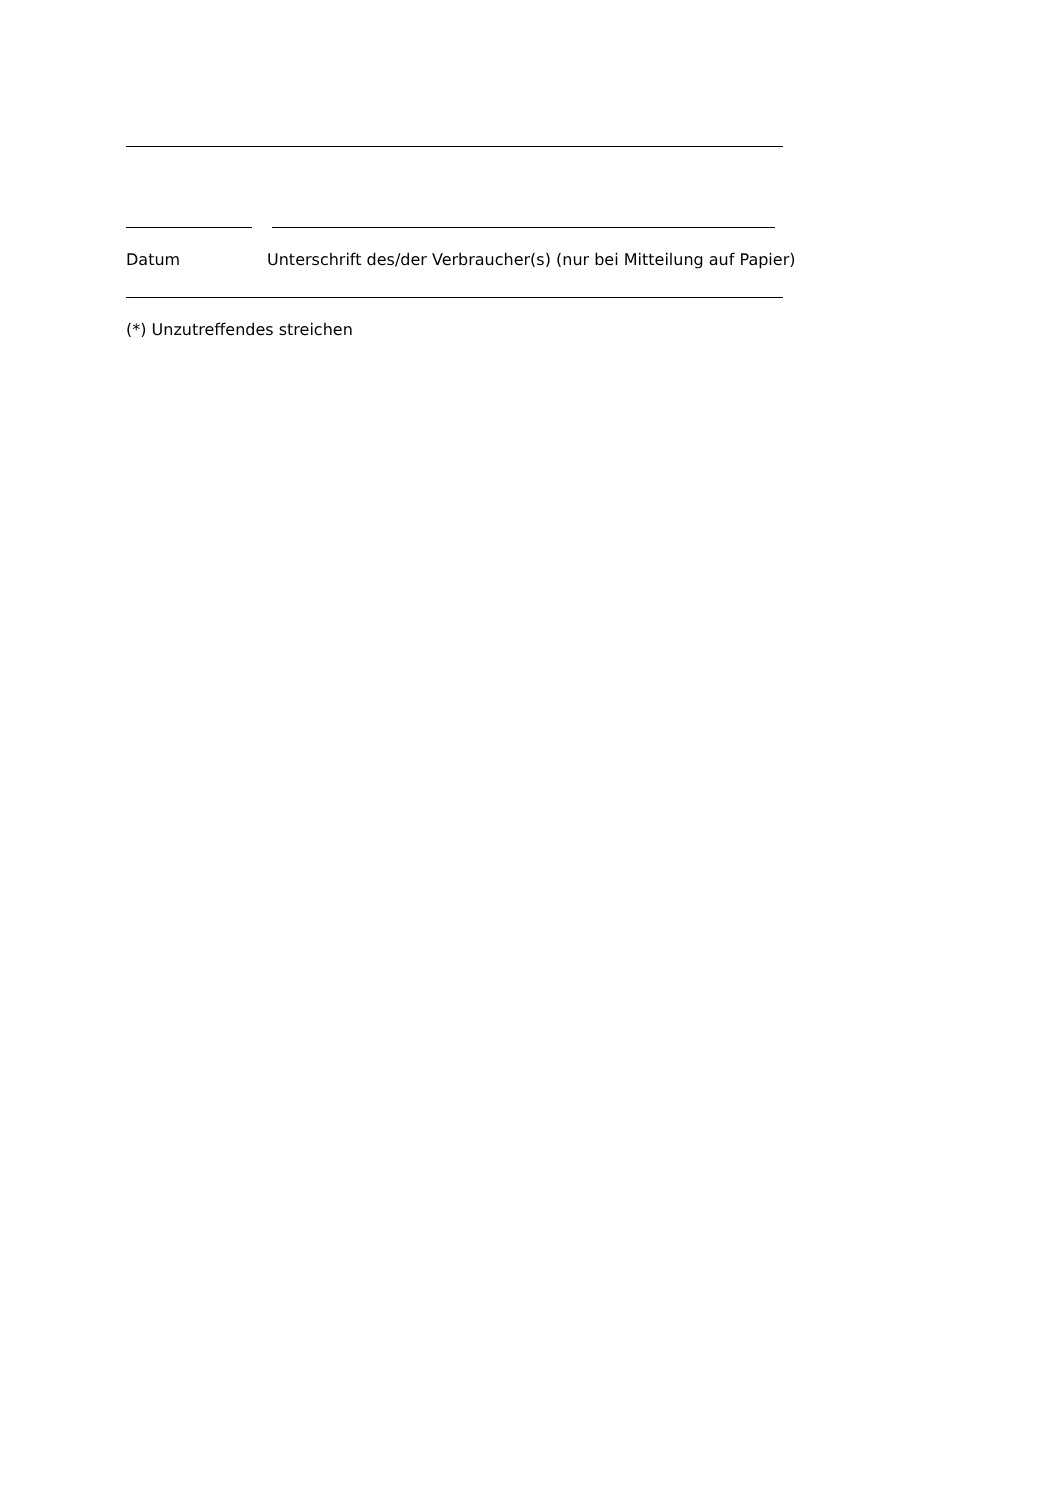Datum Unterschrift des/der Verbraucher(s) (nur bei Mitteilung auf Papier)
(*) Unzutreffendes streichen